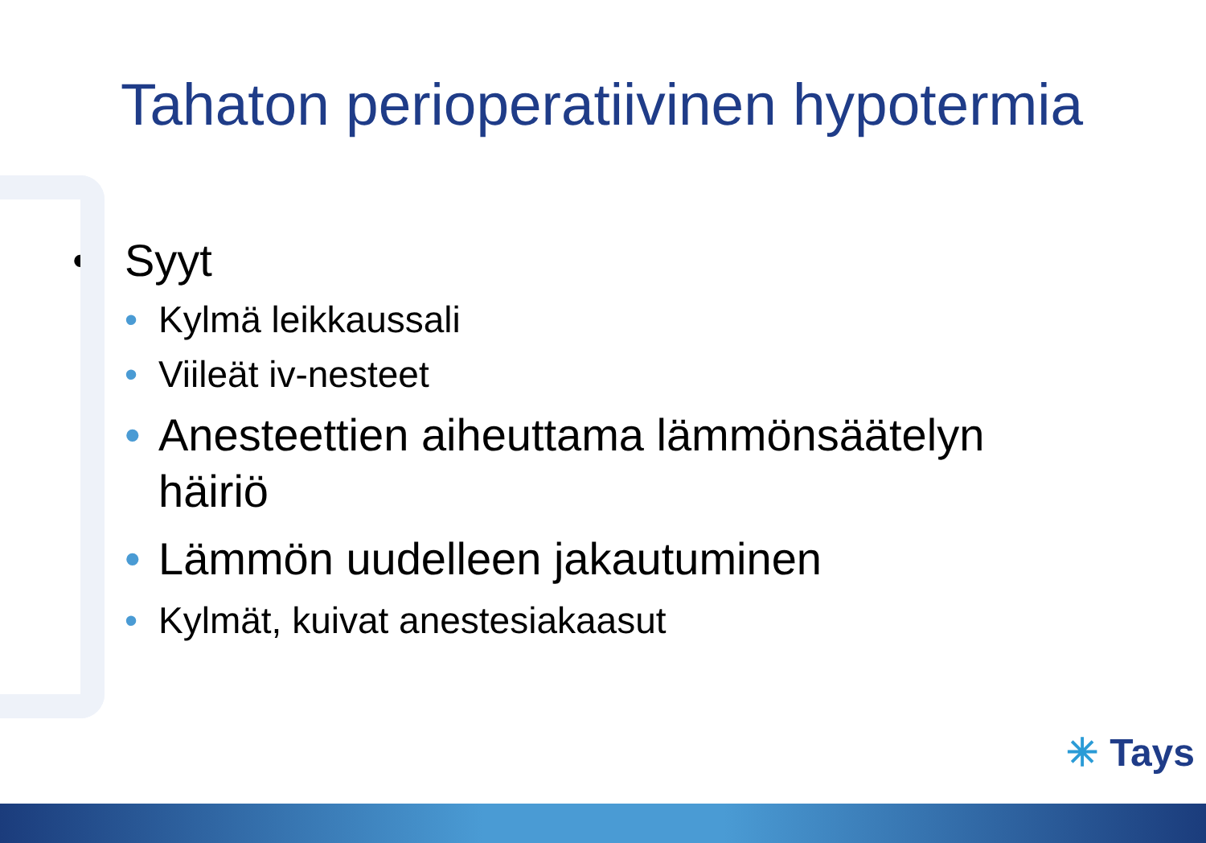Tahaton perioperatiivinen hypotermia
• Syyt
• Kylmä leikkaussali
• Viileät iv-nesteet
• Anesteettien aiheuttama lämmönsäätelyn
häiriö
• Lämmön uudelleen jakautuminen
• Kylmät, kuivat anestesiakaasut
✳ Tays